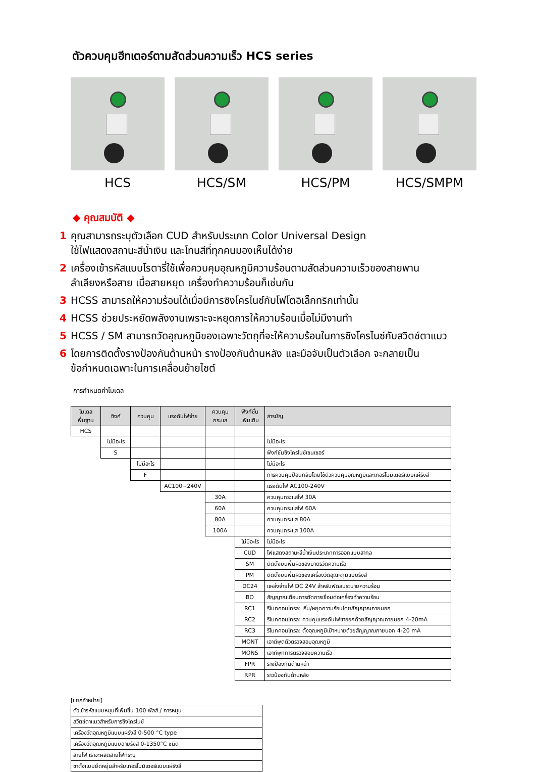ตัวควบคุมฮีทเตอร์ตามสัดส่วนความเร็ว HCS series
HCS HCS/SM HCS/PM HCS/SMPM
◆ คุณสมบัติ ◆
1 คุณสามารถระบุตัวเลือก CUD สำหรับประเภท Color Universal Design
ใช้ไฟแสดงสถานะสีน้ำเงิน และโทนสีที่ทุกคนมองเห็นได้ง่าย
2 เครื่องเข้ารหัสแบบโรตารี่ใช้เพื่อควบคุมอุณหภูมิความร้อนตามสัดส่วนความเร็วของสายพาน
ลำเลียงหรือสาย เมื่อสายหยุด เครื่องทำความร้อนก็เช่นกัน
3 HCSS สามารถให้ความร้อนได้เมื่อมีการซิงโครไนซ์กับโฟโตอิเล็กทริกเท่านั้น
4 HCSS ช่วยประหยัดพลังงานเพราะจะหยุดการให้ความร้อนเมื่อไม่มีงานทำ
5 HCSS / SM สามารถวัดอุณหภูมิของเฉพาะวัตถุที่จะให้ความร้อนในการซิงโครไนซ์กับสวิตช์ตาแมว
6 โดยการติดตั้งรางป้องกันด้านหน้า รางป้องกันด้านหลัง และมือจับเป็นตัวเลือก จะกลายเป็น
ข้อกำหนดเฉพาะในการเคลื่อนย้ายไซต์
การกำหนดค่าโมเดล
| โมเดล พื้นฐาน | ซิงค์ | ควบคุม | แรงดันไฟจ่าย | ควบคุม กระแส | ฟังก์ชั่น เพิ่มเติม | สารบัญ |
| --- | --- | --- | --- | --- | --- | --- |
| HCS | | | | | | |
| | ไม่มีอะไร | | | | | ไม่มีอะไร |
| | S | | | | | ฟังก์ชันซิงโครไนซ์เซนเซอร์ |
| | | ไม่มีอะไร | | | | ไม่มีอะไร |
| | | F | | | | การควบคุมป้อนกลับโดยใช้ตัวควบคุมอุณหภูมิและเทอร์โมมิเตอร์แบบแผ่รังสี |
| | | | AC100~240V | | | แรงดันไฟ AC100-240V |
| | | | | 30A | | ควบคุมกระแสไฟ 30A |
| | | | | 60A | | ควบคุมกระแสไฟ 60A |
| | | | | 80A | | ควบคุมกระแส 80A |
| | | | | 100A | | ควบคุมกระแส 100A |
| | | | | | ไม่มีอะไร | ไม่มีอะไร |
| | | | | | CUD | ไฟแสดงสถานะสีน้ำเงินประเภทการออกแบบสากล |
| | | | | | SM | ติดตั้งบนพื้นผิวของมาตรวัดความเร็ว |
| | | | | | PM | ติดตั้งบนพื้นผิวของเครื่องวัดอุณหภูมิแบบรังสี |
| | | | | | DC24 | แหล่งจ่ายไฟ DC 24V สำหรับพัดลมระบายความร้อน |
| | | | | | BO | สัญญาณเตือนการตัดการเชื่อมต่อเครื่องทำความร้อน |
| | | | | | RC1 | รีโมทคอนโทรล: เริ่ม/หยุดความร้อนโดยสัญญาณภายนอก |
| | | | | | RC2 | รีโมทคอนโทรล: ควบคุมแรงดันไฟขาออกด้วยสัญญาณภายนอก 4-20mA |
| | | | | | RC3 | รีโมทคอนโทรล: ตั้งอุณหภูมิเป้าหมายด้วยสัญญาณภายนอก 4-20 mA |
| | | | | | MONT | เอาต์พุตตัวตรวจสอบอุณหภูมิ |
| | | | | | MONS | เอาท์พุทการตรวจสอบความเร็ว |
| | | | | | FPR | รางป้องกันด้านหน้า |
| | | | | | RPR | ราวป้องกันด้านหลัง |
[แยกจำหน่าย]
| ตัวเข้ารหัสแบบหมุนที่เพิ่มขึ้น 100 พัลส์ / การหมุน |
| สวิตช์ตาแมวสำหรับการซิงโครไนซ์ |
| เครื่องวัดอุณหภูมิแบบแผ่รังสี 0-500 °C type |
| เครื่องวัดอุณหภูมิแบบฉายรังสี 0-1350°C ชนิด |
| สายไฟ เราจะผลิตสายไฟที่ระบุ |
| ขาตั้งแบบยืดหยุ่นสำหรับเทอร์โมมิเตอร์แบบแผ่รังสี |